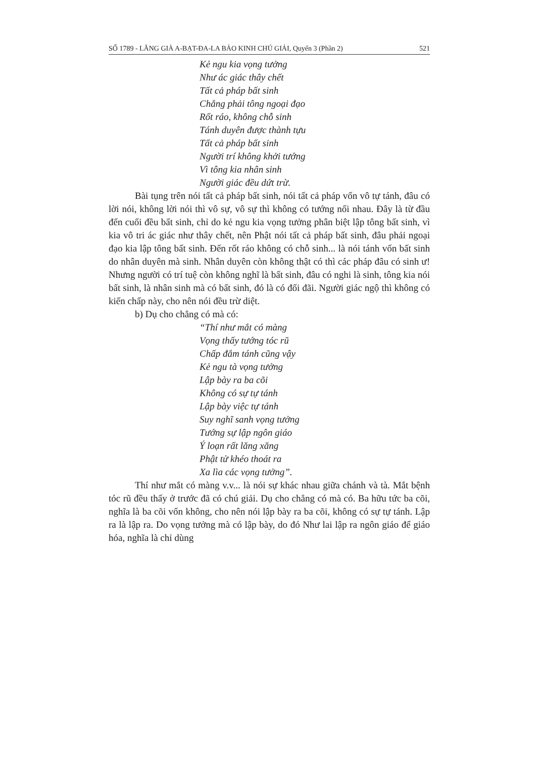SỐ 1789 - LĂNG GIÀ A-BẠT-ĐA-LA BẢO KINH CHÚ GIẢI, Quyển 3 (Phần 2) 521
Kẻ ngu kia vọng tưởng
Như ác giác thây chết
Tất cả pháp bất sinh
Chẳng phải tông ngoại đạo
Rốt ráo, không chỗ sinh
Tánh duyên được thành tựu
Tất cả pháp bất sinh
Người trí không khởi tướng
Vì tông kia nhân sinh
Người giác đều dứt trừ.
Bài tụng trên nói tất cả pháp bất sinh, nói tất cả pháp vốn vô tự tánh, đâu có lời nói, không lời nói thì vô sự, vô sự thì không có tướng nối nhau. Đây là từ đầu đến cuối đều bất sinh, chỉ do kẻ ngu kia vọng tưởng phân biệt lập tông bất sinh, vì kia vô tri ác giác như thây chết, nên Phật nói tất cả pháp bất sinh, đâu phải ngoại đạo kia lập tông bất sinh. Đến rốt ráo không có chỗ sinh... là nói tánh vốn bất sinh do nhân duyên mà sinh. Nhân duyên còn không thật có thì các pháp đâu có sinh ư! Nhưng người có trí tuệ còn không nghĩ là bất sinh, đâu có nghi là sinh, tông kia nói bất sinh, là nhân sinh mà có bất sinh, đó là có đối đãi. Người giác ngộ thì không có kiến chấp này, cho nên nói đều trừ diệt.
b) Dụ cho chẳng có mà có:
“Thí như mắt có màng
Vọng thấy tướng tóc rũ
Chấp đắm tánh cũng vậy
Kẻ ngu tà vọng tưởng
Lập bày ra ba cõi
Không có sự tự tánh
Lập bày việc tự tánh
Suy nghĩ sanh vọng tưởng
Tướng sự lập ngôn giáo
Ý loạn rất lăng xăng
Phật tử khéo thoát ra
Xa lìa các vọng tưởng”.
Thí như mắt có màng v.v... là nói sự khác nhau giữa chánh và tà. Mắt bệnh tóc rũ đều thấy ở trước đã có chú giải. Dụ cho chẳng có mà có. Ba hữu tức ba cõi, nghĩa là ba cõi vốn không, cho nên nói lập bày ra ba cõi, không có sự tự tánh. Lập ra là lập ra. Do vọng tưởng mà có lập bày, do đó Như lai lập ra ngôn giáo để giáo hóa, nghĩa là chỉ dùng